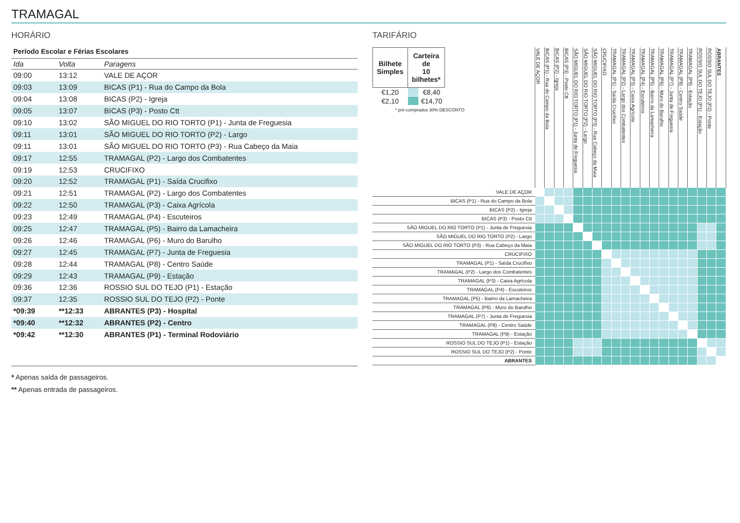TRAMAGAL
HORÁRIO
Período Escolar e Férias Escolares
| Ida | Volta | Paragens |
| --- | --- | --- |
| 09:00 | 13:12 | VALE DE AÇOR |
| 09:03 | 13:09 | BICAS (P1) - Rua do Campo da Bola |
| 09:04 | 13:08 | BICAS (P2) - Igreja |
| 09:05 | 13:07 | BICAS (P3) - Posto Ctt |
| 09:10 | 13:02 | SÃO MIGUEL DO RIO TORTO (P1) - Junta de Freguesia |
| 09:11 | 13:01 | SÃO MIGUEL DO RIO TORTO (P2) - Largo |
| 09:11 | 13:01 | SÃO MIGUEL DO RIO TORTO (P3) - Rua Cabeço da Maia |
| 09:17 | 12:55 | TRAMAGAL (P2) - Largo dos Combatentes |
| 09:19 | 12:53 | CRUCIFIXO |
| 09:20 | 12:52 | TRAMAGAL (P1) - Saída Crucifixo |
| 09:21 | 12:51 | TRAMAGAL (P2) - Largo dos Combatentes |
| 09:22 | 12:50 | TRAMAGAL (P3) - Caixa Agrícola |
| 09:23 | 12:49 | TRAMAGAL (P4) - Escuteiros |
| 09:25 | 12:47 | TRAMAGAL (P5) - Bairro da Lamacheira |
| 09:26 | 12:46 | TRAMAGAL (P6) - Muro do Barulho |
| 09:27 | 12:45 | TRAMAGAL (P7) - Junta de Freguesia |
| 09:28 | 12:44 | TRAMAGAL (P8) - Centro Saúde |
| 09:29 | 12:43 | TRAMAGAL (P9) - Estação |
| 09:36 | 12:36 | ROSSIO SUL DO TEJO (P1) - Estação |
| 09:37 | 12:35 | ROSSIO SUL DO TEJO (P2) - Ponte |
| *09:39 | **12:33 | ABRANTES (P3) - Hospital |
| *09:40 | **12:32 | ABRANTES (P2) - Centro |
| *09:42 | **12:30 | ABRANTES (P1) - Terminal Rodoviário |
* Apenas saída de passageiros.
** Apenas entrada de passageiros.
TARIFÁRIO
| / Bilhete Simples / Carteira de 10 bilhetes* / / / --- / --- / --- / / €1,20 / / €8,40 / / €2,10 / / €14,70 / * pré-comprados 30% DESCONTO | VALE DE AÇOR | BICAS (P1) - Rua do Campo da Bola | BICAS (P2) - Igreja | BICAS (P3) - Posto Ctt | SÃO MIGUEL DO RIO TORTO (P1) - Junta de Freguesia | SÃO MIGUEL DO RIO TORTO (P2) - Largo | SÃO MIGUEL DO RIO TORTO (P3) - Rua Cabeço da Maia | CRUCIFIXO | TRAMAGAL (P1) - Saída Crucifixo | TRAMAGAL (P2) - Largo dos Combatentes | TRAMAGAL (P3) - Caixa Agrícola | TRAMAGAL (P4) - Escuteiros | TRAMAGAL (P5) - Bairro da Lamacheira | TRAMAGAL (P6) - Muro do Barulho | TRAMAGAL (P7) - Junta de Freguesia | TRAMAGAL (P8) - Centro Saúde | TRAMAGAL (P9) - Estação | ROSSIO SUL DO TEJO (P1) - Estação | ROSSIO SUL DO TEJO (P2) - Ponte | ABRANTES |
| --- | --- | --- | --- | --- | --- | --- | --- | --- | --- | --- | --- | --- | --- | --- | --- | --- | --- | --- | --- | --- |
| VALE DE AÇOR | | | | | | | | | | | | | | | | | | | | |
| BICAS (P1) - Rua do Campo da Bola | | | | | | | | | | | | | | | | | | | | |
| BICAS (P2) - Igreja | | | | | | | | | | | | | | | | | | | | |
| BICAS (P3) - Posto Ctt | | | | | | | | | | | | | | | | | | | | |
| SÃO MIGUEL DO RIO TORTO (P1) - Junta de Freguesia | | | | | | | | | | | | | | | | | | | | |
| SÃO MIGUEL DO RIO TORTO (P2) - Largo | | | | | | | | | | | | | | | | | | | | |
| SÃO MIGUEL DO RIO TORTO (P3) - Rua Cabeço da Maia | | | | | | | | | | | | | | | | | | | | |
| CRUCIFIXO | | | | | | | | | | | | | | | | | | | | |
| TRAMAGAL (P1) - Saída Crucifixo | | | | | | | | | | | | | | | | | | | | |
| TRAMAGAL (P2) - Largo dos Combatentes | | | | | | | | | | | | | | | | | | | | |
| TRAMAGAL (P3) - Caixa Agrícola | | | | | | | | | | | | | | | | | | | | |
| TRAMAGAL (P4) - Escuteiros | | | | | | | | | | | | | | | | | | | | |
| TRAMAGAL (P5) - Bairro da Lamacheira | | | | | | | | | | | | | | | | | | | | |
| TRAMAGAL (P6) - Muro do Barulho | | | | | | | | | | | | | | | | | | | | |
| TRAMAGAL (P7) - Junta de Freguesia | | | | | | | | | | | | | | | | | | | | |
| TRAMAGAL (P8) - Centro Saúde | | | | | | | | | | | | | | | | | | | | |
| TRAMAGAL (P9) - Estação | | | | | | | | | | | | | | | | | | | | |
| ROSSIO SUL DO TEJO (P1) - Estação | | | | | | | | | | | | | | | | | | | | |
| ROSSIO SUL DO TEJO (P2) - Ponte | | | | | | | | | | | | | | | | | | | | |
| ABRANTES | | | | | | | | | | | | | | | | | | | | |